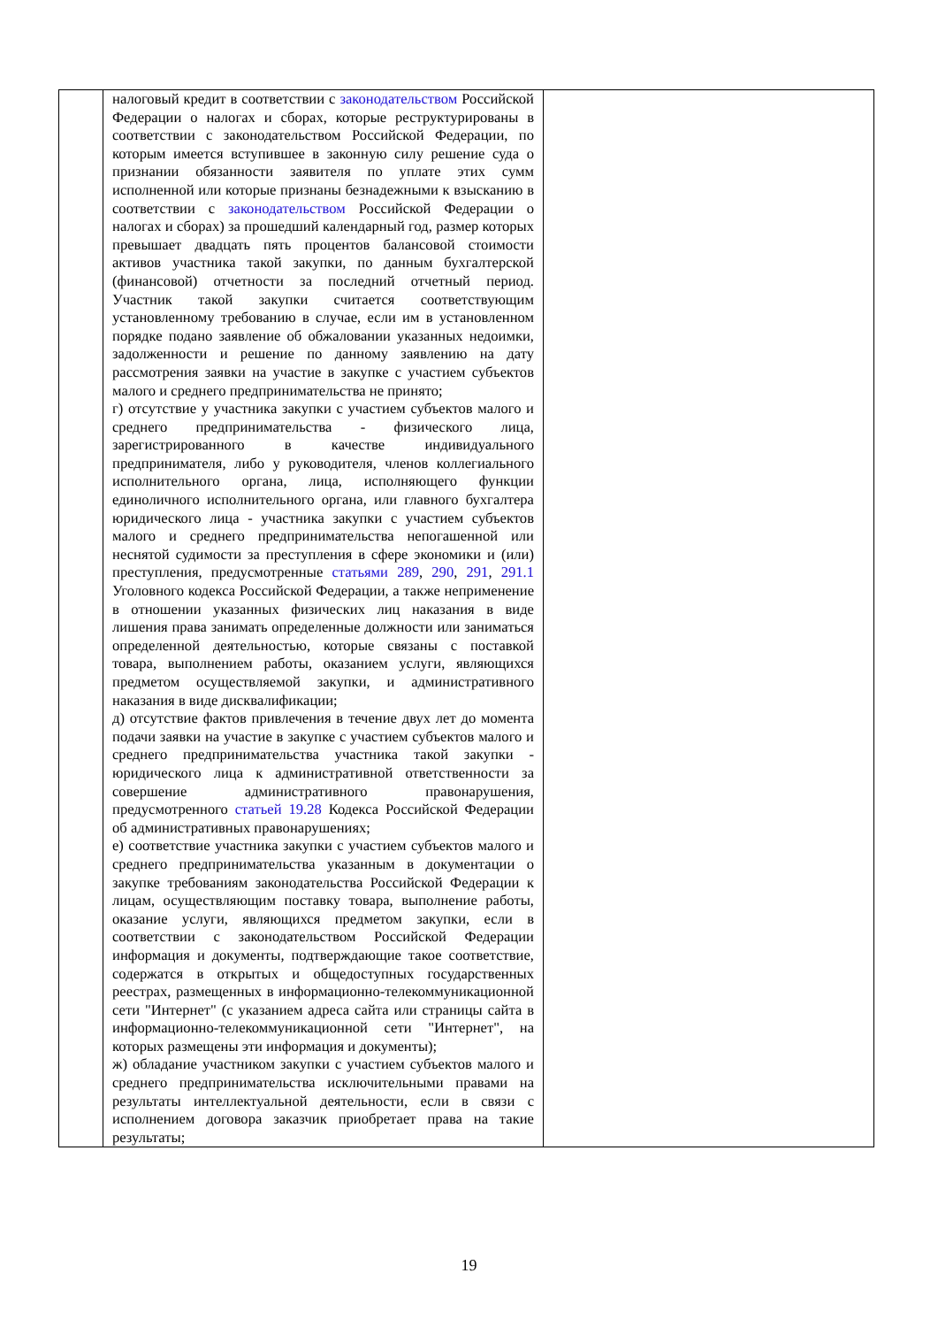| | налоговый кредит в соответствии с законодательством Российской Федерации о налогах и сборах, которые реструктурированы в соответствии с законодательством Российской Федерации, по которым имеется вступившее в законную силу решение суда о признании обязанности заявителя по уплате этих сумм исполненной или которые признаны безнадежными к взысканию в соответствии с законодательством Российской Федерации о налогах и сборах) за прошедший календарный год, размер которых превышает двадцать пять процентов балансовой стоимости активов участника такой закупки, по данным бухгалтерской (финансовой) отчетности за последний отчетный период. Участник такой закупки считается соответствующим установленному требованию в случае, если им в установленном порядке подано заявление об обжаловании указанных недоимки, задолженности и решение по данному заявлению на дату рассмотрения заявки на участие в закупке с участием субъектов малого и среднего предпринимательства не принято; г) отсутствие у участника закупки с участием субъектов малого и среднего предпринимательства - физического лица, зарегистрированного в качестве индивидуального предпринимателя, либо у руководителя, членов коллегиального исполнительного органа, лица, исполняющего функции единоличного исполнительного органа, или главного бухгалтера юридического лица - участника закупки с участием субъектов малого и среднего предпринимательства непогашенной или неснятой судимости за преступления в сфере экономики и (или) преступления, предусмотренные статьями 289 , 290 , 291 , 291.1 Уголовного кодекса Российской Федерации, а также неприменение в отношении указанных физических лиц наказания в виде лишения права занимать определенные должности или заниматься определенной деятельностью, которые связаны с поставкой товара, выполнением работы, оказанием услуги, являющихся предметом осуществляемой закупки, и административного наказания в виде дисквалификации; д) отсутствие фактов привлечения в течение двух лет до момента подачи заявки на участие в закупке с участием субъектов малого и среднего предпринимательства участника такой закупки - юридического лица к административной ответственности за совершение административного правонарушения, предусмотренного статьей 19.28 Кодекса Российской Федерации об административных правонарушениях; е) соответствие участника закупки с участием субъектов малого и среднего предпринимательства указанным в документации о закупке требованиям законодательства Российской Федерации к лицам, осуществляющим поставку товара, выполнение работы, оказание услуги, являющихся предметом закупки, если в соответствии с законодательством Российской Федерации информация и документы, подтверждающие такое соответствие, содержатся в открытых и общедоступных государственных реестрах, размещенных в информационно-телекоммуникационной сети "Интернет" (с указанием адреса сайта или страницы сайта в информационно-телекоммуникационной сети "Интернет", на которых размещены эти информация и документы); ж) обладание участником закупки с участием субъектов малого и среднего предпринимательства исключительными правами на результаты интеллектуальной деятельности, если в связи с исполнением договора заказчик приобретает права на такие результаты; | |
19